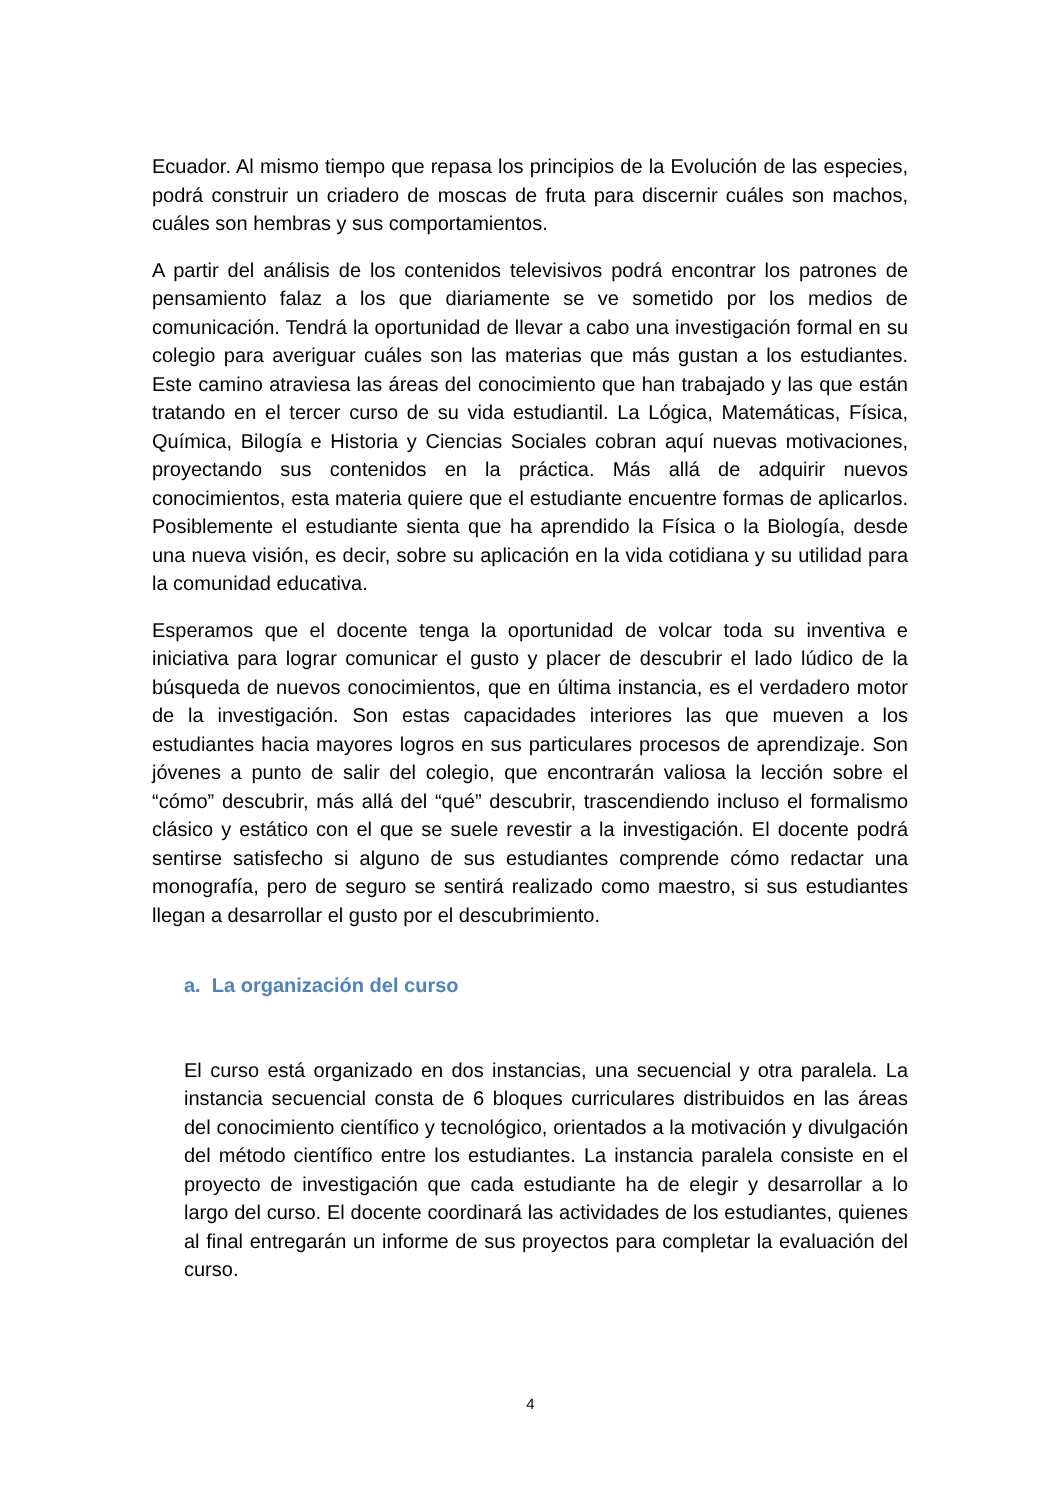Ecuador. Al mismo tiempo que repasa los principios de la Evolución de las especies, podrá construir un criadero de moscas de fruta para discernir cuáles son machos, cuáles son hembras y sus comportamientos.
A partir del análisis de los contenidos televisivos podrá encontrar los patrones de pensamiento falaz a los que diariamente se ve sometido por los medios de comunicación. Tendrá la oportunidad de llevar a cabo una investigación formal en su colegio para averiguar cuáles son las materias que más gustan a los estudiantes. Este camino atraviesa las áreas del conocimiento que han trabajado y las que están tratando en el tercer curso de su vida estudiantil. La Lógica, Matemáticas, Física, Química, Bilogía e Historia y Ciencias Sociales cobran aquí nuevas motivaciones, proyectando sus contenidos en la práctica. Más allá de adquirir nuevos conocimientos, esta materia quiere que el estudiante encuentre formas de aplicarlos. Posiblemente el estudiante sienta que ha aprendido la Física o la Biología, desde una nueva visión, es decir, sobre su aplicación en la vida cotidiana y su utilidad para la comunidad educativa.
Esperamos que el docente tenga la oportunidad de volcar toda su inventiva e iniciativa para lograr comunicar el gusto y placer de descubrir el lado lúdico de la búsqueda de nuevos conocimientos, que en última instancia, es el verdadero motor de la investigación. Son estas capacidades interiores las que mueven a los estudiantes hacia mayores logros en sus particulares procesos de aprendizaje. Son jóvenes a punto de salir del colegio, que encontrarán valiosa la lección sobre el “cómo” descubrir, más allá del “qué” descubrir, trascendiendo incluso el formalismo clásico y estático con el que se suele revestir a la investigación. El docente podrá sentirse satisfecho si alguno de sus estudiantes comprende cómo redactar una monografía, pero de seguro se sentirá realizado como maestro, si sus estudiantes llegan a desarrollar el gusto por el descubrimiento.
a. La organización del curso
El curso está organizado en dos instancias, una secuencial y otra paralela. La instancia secuencial consta de 6 bloques curriculares distribuidos en las áreas del conocimiento científico y tecnológico, orientados a la motivación y divulgación del método científico entre los estudiantes. La instancia paralela consiste en el proyecto de investigación que cada estudiante ha de elegir y desarrollar a lo largo del curso. El docente coordinará las actividades de los estudiantes, quienes al final entregarán un informe de sus proyectos para completar la evaluación del curso.
4